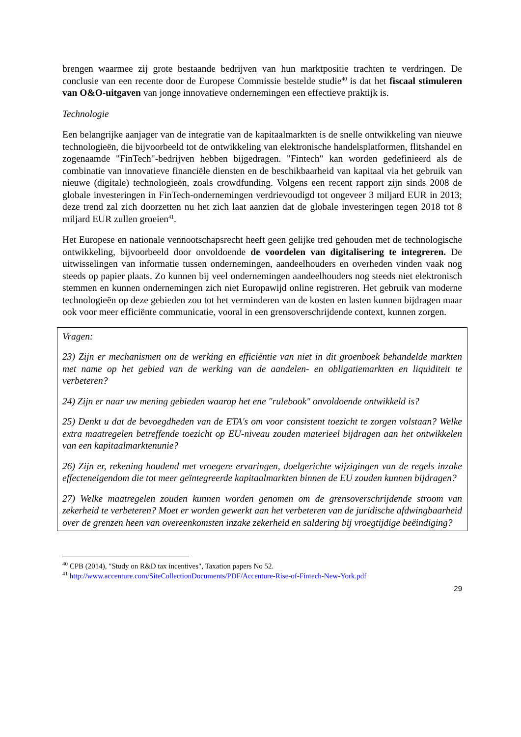brengen waarmee zij grote bestaande bedrijven van hun marktpositie trachten te verdringen. De conclusie van een recente door de Europese Commissie bestelde studie<sup>40</sup> is dat het fiscaal stimuleren van O&O-uitgaven van jonge innovatieve ondernemingen een effectieve praktijk is.
Technologie
Een belangrijke aanjager van de integratie van de kapitaalmarkten is de snelle ontwikkeling van nieuwe technologieën, die bijvoorbeeld tot de ontwikkeling van elektronische handelsplatformen, flitshandel en zogenaamde "FinTech"-bedrijven hebben bijgedragen. "Fintech" kan worden gedefinieerd als de combinatie van innovatieve financiële diensten en de beschikbaarheid van kapitaal via het gebruik van nieuwe (digitale) technologieën, zoals crowdfunding. Volgens een recent rapport zijn sinds 2008 de globale investeringen in FinTech-ondernemingen verdrievoudigd tot ongeveer 3 miljard EUR in 2013; deze trend zal zich doorzetten nu het zich laat aanzien dat de globale investeringen tegen 2018 tot 8 miljard EUR zullen groeien<sup>41</sup>.
Het Europese en nationale vennootschapsrecht heeft geen gelijke tred gehouden met de technologische ontwikkeling, bijvoorbeeld door onvoldoende de voordelen van digitalisering te integreren. De uitwisselingen van informatie tussen ondernemingen, aandeelhouders en overheden vinden vaak nog steeds op papier plaats. Zo kunnen bij veel ondernemingen aandeelhouders nog steeds niet elektronisch stemmen en kunnen ondernemingen zich niet Europawijd online registreren. Het gebruik van moderne technologieën op deze gebieden zou tot het verminderen van de kosten en lasten kunnen bijdragen maar ook voor meer efficiënte communicatie, vooral in een grensoverschrijdende context, kunnen zorgen.
Vragen:
23) Zijn er mechanismen om de werking en efficiëntie van niet in dit groenboek behandelde markten met name op het gebied van de werking van de aandelen- en obligatiemarkten en liquiditeit te verbeteren?
24) Zijn er naar uw mening gebieden waarop het ene "rulebook" onvoldoende ontwikkeld is?
25) Denkt u dat de bevoegdheden van de ETA's om voor consistent toezicht te zorgen volstaan? Welke extra maatregelen betreffende toezicht op EU-niveau zouden materieel bijdragen aan het ontwikkelen van een kapitaalmarktenunie?
26) Zijn er, rekening houdend met vroegere ervaringen, doelgerichte wijzigingen van de regels inzake effecteneigendom die tot meer geïntegreerde kapitaalmarkten binnen de EU zouden kunnen bijdragen?
27) Welke maatregelen zouden kunnen worden genomen om de grensoverschrijdende stroom van zekerheid te verbeteren? Moet er worden gewerkt aan het verbeteren van de juridische afdwingbaarheid over de grenzen heen van overeenkomsten inzake zekerheid en saldering bij vroegtijdige beëindiging?
<sup>40</sup> CPB (2014), "Study on R&D tax incentives", Taxation papers No 52.
<sup>41</sup> http://www.accenture.com/SiteCollectionDocuments/PDF/Accenture-Rise-of-Fintech-New-York.pdf
29